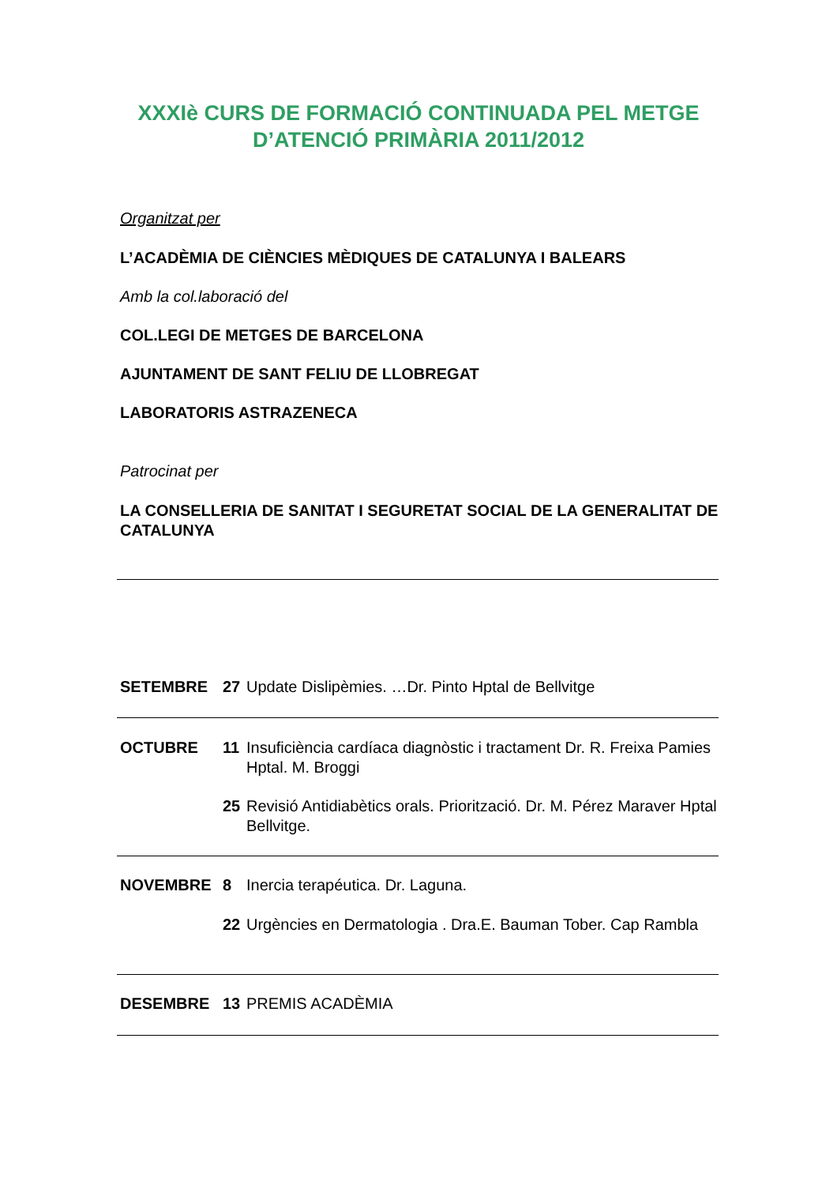XXXIè CURS DE FORMACIÓ CONTINUADA PEL METGE D’ATENCIÓ PRIMÀRIA 2011/2012
Organitzat per
L’ACADÈMIA DE CIÈNCIES MÈDIQUES DE CATALUNYA I BALEARS
Amb la col.laboració del
COL.LEGI DE METGES DE BARCELONA
AJUNTAMENT DE SANT FELIU DE LLOBREGAT
LABORATORIS ASTRAZENECA
Patrocinat per
LA CONSELLERIA DE SANITAT I SEGURETAT SOCIAL DE LA GENERALITAT DE CATALUNYA
SETEMBRE 27 Update Dislipèmies. …Dr. Pinto Hptal de Bellvitge
OCTUBRE 11 Insuficiència cardíaca diagnòstic i tractament Dr. R. Freixa Pamies Hptal. M. Broggi
25 Revisió Antidiabètics orals. Priorització. Dr. M. Pérez Maraver Hptal Bellvitge.
NOVEMBRE 8 Inercia terapéutica. Dr. Laguna.
22 Urgències en Dermatologia . Dra.E. Bauman Tober. Cap Rambla
DESEMBRE 13 PREMIS ACADÈMIA